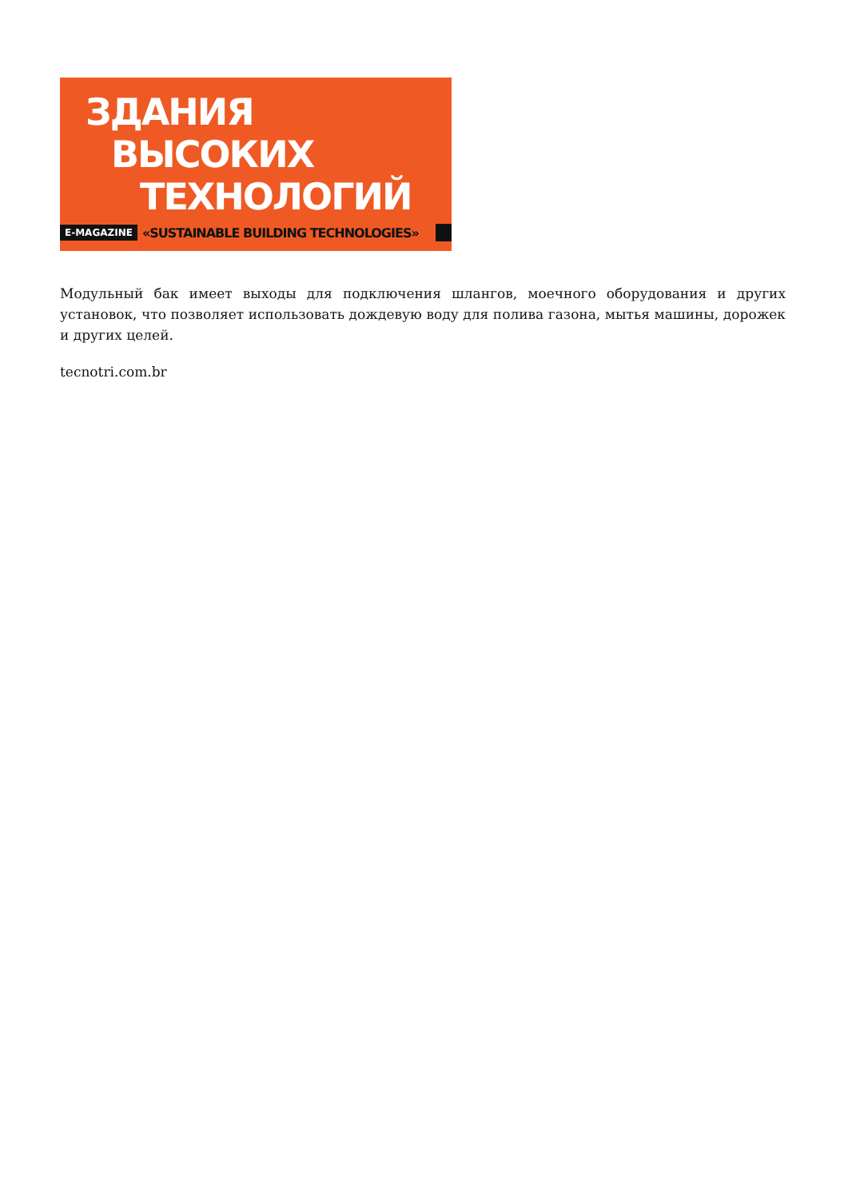ЗДАНИЯ
ВЫСОКИХ
ТЕХНОЛОГИЙ
E-MAGAZINE «SUSTAINABLE BUILDING TECHNOLOGIES»
Модульный бак имеет выходы для подключения шлангов, моечного оборудования и других установок, что позволяет использовать дождевую воду для полива газона, мытья машины, дорожек и других целей.
tecnotri.com.br